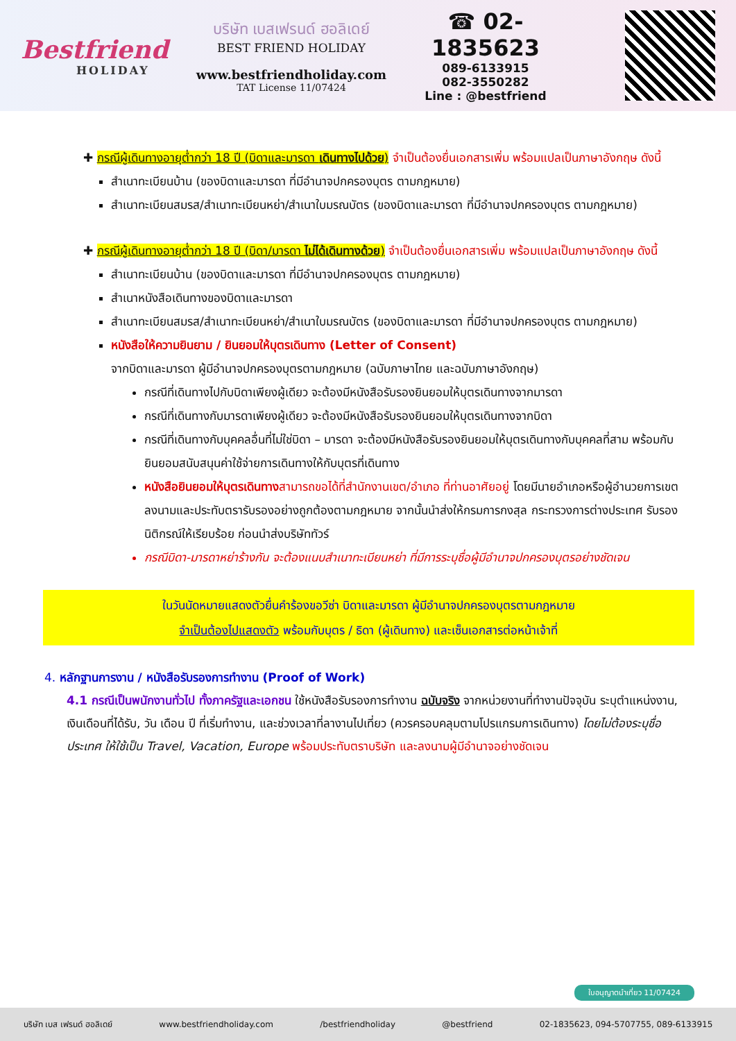Bestfriend
HOLIDAY
บริษัท เบสเฟรนด์ ฮอลิเดย์
BEST FRIEND HOLIDAY
www.bestfriendholiday.com
TAT License 11/07424
☎ 02-1835623
089-6133915
082-3550282
Line : @bestfriend
✚ กรณีผู้เดินทางอายุต่ำกว่า 18 ปี (บิดาและมารดา เดินทางไปด้วย) จำเป็นต้องยื่นเอกสารเพิ่ม พร้อมแปลเป็นภาษาอังกฤษ ดังนี้
สำเนาทะเบียนบ้าน (ของบิดาและมารดา ที่มีอำนาจปกครองบุตร ตามกฎหมาย)
สำเนาทะเบียนสมรส/สำเนาทะเบียนหย่า/สำเนาใบมรณบัตร (ของบิดาและมารดา ที่มีอำนาจปกครองบุตร ตามกฎหมาย)
✚ กรณีผู้เดินทางอายุต่ำกว่า 18 ปี (บิดา/มารดา ไม่ได้เดินทางด้วย) จำเป็นต้องยื่นเอกสารเพิ่ม พร้อมแปลเป็นภาษาอังกฤษ ดังนี้
สำเนาทะเบียนบ้าน (ของบิดาและมารดา ที่มีอำนาจปกครองบุตร ตามกฎหมาย)
สำเนาหนังสือเดินทางของบิดาและมารดา
สำเนาทะเบียนสมรส/สำเนาทะเบียนหย่า/สำเนาใบมรณบัตร (ของบิดาและมารดา ที่มีอำนาจปกครองบุตร ตามกฎหมาย)
หนังสือให้ความยินยาม / ยินยอมให้บุตรเดินทาง (Letter of Consent)
จากบิดาและมารดา ผู้มีอำนาจปกครองบุตรตามกฎหมาย (ฉบับภาษาไทย และฉบับภาษาอังกฤษ)
กรณีที่เดินทางไปกับบิดาเพียงผู้เดียว จะต้องมีหนังสือรับรองยินยอมให้บุตรเดินทางจากมารดา
กรณีที่เดินทางกับมารดาเพียงผู้เดียว จะต้องมีหนังสือรับรองยินยอมให้บุตรเดินทางจากบิดา
กรณีที่เดินทางกับบุคคลอื่นที่ไม่ใช่บิดา – มารดา จะต้องมีหนังสือรับรองยินยอมให้บุตรเดินทางกับบุคคลที่สาม พร้อมกับยินยอมสนับสนุนค่าใช้จ่ายการเดินทางให้กับบุตรที่เดินทาง
หนังสือยินยอมให้บุตรเดินทาง สามารถขอได้ที่สำนักงานเขต/อำเภอ ที่ท่านอาศัยอยู่ โดยมีนายอำเภอหรือผู้อำนวยการเขต ลงนามและประทับตรารับรองอย่างถูกต้องตามกฎหมาย จากนั้นนำส่งให้กรมการกงสุล กระทรวงการต่างประเทศ รับรองนิติกรณ์ให้เรียบร้อย ก่อนนำส่งบริษัททัวร์
กรณีบิดา-มารดาหย่าร้างกัน จะต้องแนบสำเนาทะเบียนหย่า ที่มีการระบุชื่อผู้มีอำนาจปกครองบุตรอย่างชัดเจน
ในวันนัดหมายแสดงตัวยื่นคำร้องขอวีซ่า บิดาและมารดา ผู้มีอำนาจปกครองบุตรตามกฎหมาย
จำเป็นต้องไปแสดงตัว พร้อมกับบุตร / ธิดา (ผู้เดินทาง) และเซ็นเอกสารต่อหน้าเจ้าที่
4. หลักฐานการงาน / หนังสือรับรองการทำงาน (Proof of Work)
4.1 กรณีเป็นพนักงานทั่วไป ทั้งภาครัฐและเอกชน ใช้หนังสือรับรองการทำงาน ฉบับจริง จากหน่วยงานที่ทำงานปัจจุบัน ระบุตำแหน่งงาน, เงินเดือนที่ได้รับ, วัน เดือน ปี ที่เริ่มทำงาน, และช่วงเวลาที่ลางานไปเที่ยว (ควรครอบคลุมตามโปรแกรมการเดินทาง) โดยไม่ต้องระบุชื่อประเทศ ให้ใช้เป็น Travel, Vacation, Europe พร้อมประทับตราบริษัท และลงนามผู้มีอำนาจอย่างชัดเจน
ใบอนุญาตนำเที่ยว 11/07424
บริษัท เบส เฟรนด์ ฮอลิเดย์ www.bestfriendholiday.com /bestfriendholiday @bestfriend 02-1835623, 094-5707755, 089-6133915